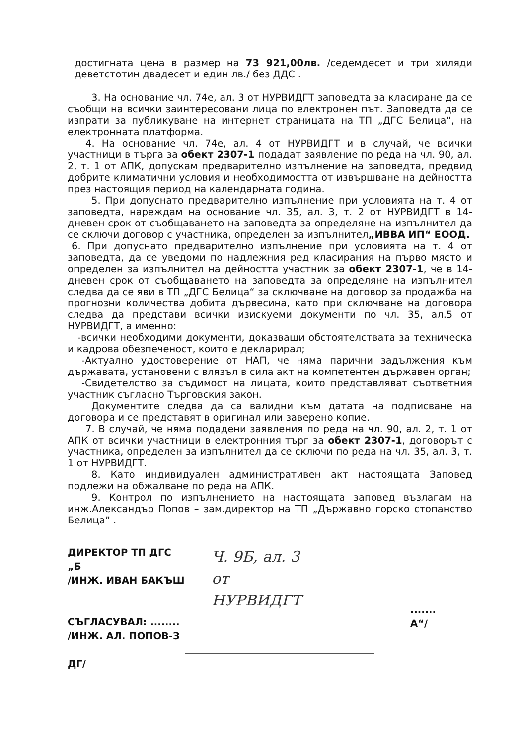достигната цена в размер на 73 921,00лв. /седемдесет и три хиляди деветстотин двадесет и един лв./ без ДДС .
3. На основание чл. 74е, ал. 3 от НУРВИДГТ заповедта за класиране да се съобщи на всички заинтересовани лица по електронен път. Заповедта да се изпрати за публикуване на интернет страницата на ТП „ДГС Белица“, на електронната платформа.
4. На основание чл. 74е, ал. 4 от НУРВИДГТ и в случай, че всички участници в търга за обект 2307-1 подадат заявление по реда на чл. 90, ал. 2, т. 1 от АПК, допускам предварително изпълнение на заповедта, предвид добрите климатични условия и необходимостта от извършване на дейността през настоящия период на календарната година.
5. При допуснато предварително изпълнение при условията на т. 4 от заповедта, нареждам на основание чл. 35, ал. 3, т. 2 от НУРВИДГТ в 14-дневен срок от съобщаването на заповедта за определяне на изпълнител да се сключи договор с участника, определен за изпълнител„ИВВА ИП“ ЕООД.
6. При допуснато предварително изпълнение при условията на т. 4 от заповедта, да се уведоми по надлежния ред класирания на първо място и определен за изпълнител на дейността участник за обект 2307-1, че в 14-дневен срок от съобщаването на заповедта за определяне на изпълнител следва да се яви в ТП „ДГС Белица“ за сключване на договор за продажба на прогнозни количества добита дървесина, като при сключване на договора следва да представи всички изискуеми документи по чл. 35, ал.5 от НУРВИДГТ, а именно:
-всички необходими документи, доказващи обстоятелствата за техническа и кадрова обезпеченост, които е декларирал;
-Актуално удостоверение от НАП, че няма парични задължения към държавата, установени с влязъл в сила акт на компетентен държавен орган;
-Свидетелство за съдимост на лицата, които представляват съответния участник съгласно Търговския закон.
Документите следва да са валидни към датата на подписване на договора и се представят в оригинал или заверено копие.
7. В случай, че няма подадени заявления по реда на чл. 90, ал. 2, т. 1 от АПК от всички участници в електронния търг за обект 2307-1, договорът с участника, определен за изпълнител да се сключи по реда на чл. 35, ал. 3, т. 1 от НУРВИДГТ.
8. Като индивидуален административен акт настоящата Заповед подлежи на обжалване по реда на АПК.
9. Контрол по изпълнението на настоящата заповед възлагам на инж.Александър Попов – зам.директор на ТП „Държавно горско стопанство Белица” .
ДИРЕКТОР ТП ДГС „Б
/ИНЖ. ИВАН БАКЪШ
СЪГЛАСУВАЛ: ........
/ИНЖ. АЛ. ПОПОВ-З
ДГ/
Ч. 9Б, ал. 3
от
НУРВИДГТ
.......
А“/